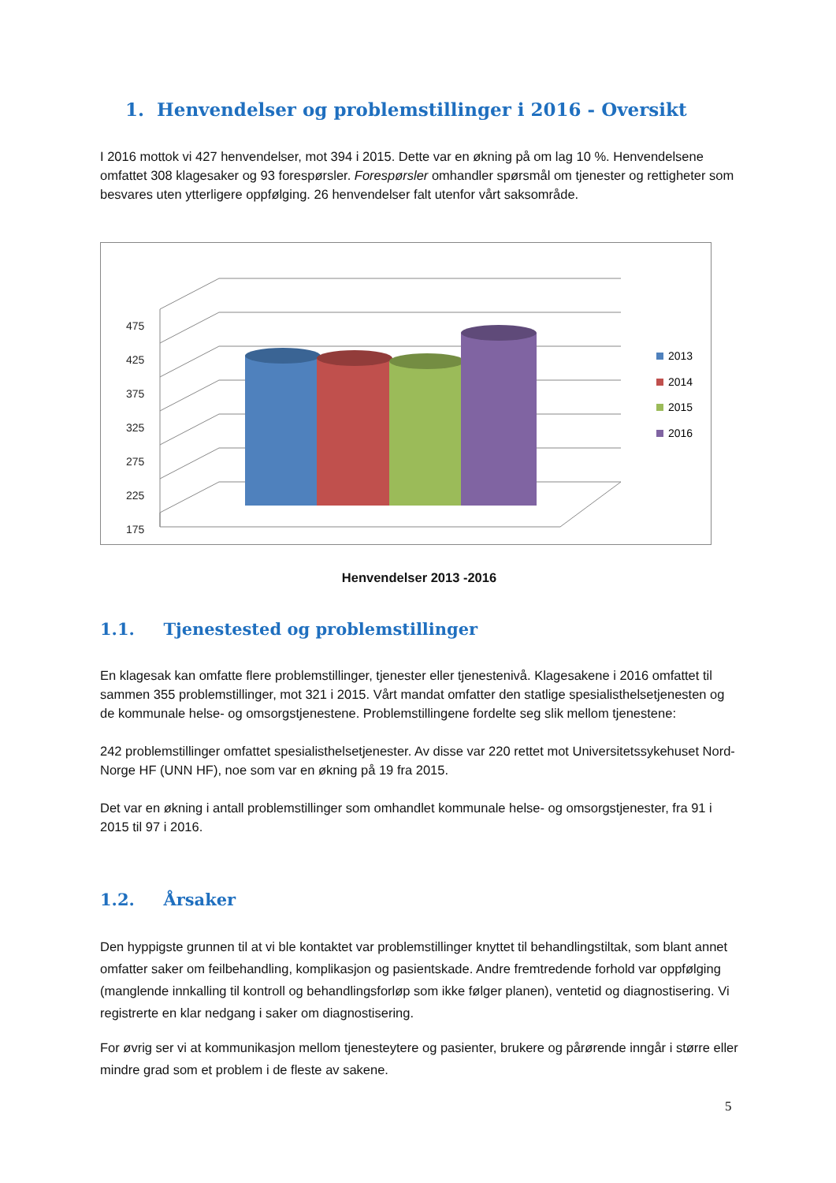1. Henvendelser og problemstillinger i 2016 - Oversikt
I 2016 mottok vi 427 henvendelser, mot 394 i 2015. Dette var en økning på om lag 10 %. Henvendelsene omfattet 308 klagesaker og 93 forespørsler. Forespørsler omhandler spørsmål om tjenester og rettigheter som besvares uten ytterligere oppfølging. 26 henvendelser falt utenfor vårt saksområde.
475
425
375
325
275
225
175
2013
2014
2015
2016
Henvendelser 2013 -2016
1.1. Tjenestested og problemstillinger
En klagesak kan omfatte flere problemstillinger, tjenester eller tjenestenivå. Klagesakene i 2016 omfattet til sammen 355 problemstillinger, mot 321 i 2015. Vårt mandat omfatter den statlige spesialisthelsetjenesten og de kommunale helse- og omsorgstjenestene. Problemstillingene fordelte seg slik mellom tjenestene:
242 problemstillinger omfattet spesialisthelsetjenester. Av disse var 220 rettet mot Universitetssykehuset Nord-Norge HF (UNN HF), noe som var en økning på 19 fra 2015.
Det var en økning i antall problemstillinger som omhandlet kommunale helse- og omsorgstjenester, fra 91 i 2015 til 97 i 2016.
1.2. Årsaker
Den hyppigste grunnen til at vi ble kontaktet var problemstillinger knyttet til behandlingstiltak, som blant annet omfatter saker om feilbehandling, komplikasjon og pasientskade. Andre fremtredende forhold var oppfølging (manglende innkalling til kontroll og behandlingsforløp som ikke følger planen), ventetid og diagnostisering. Vi registrerte en klar nedgang i saker om diagnostisering.
For øvrig ser vi at kommunikasjon mellom tjenesteytere og pasienter, brukere og pårørende inngår i større eller mindre grad som et problem i de fleste av sakene.
5